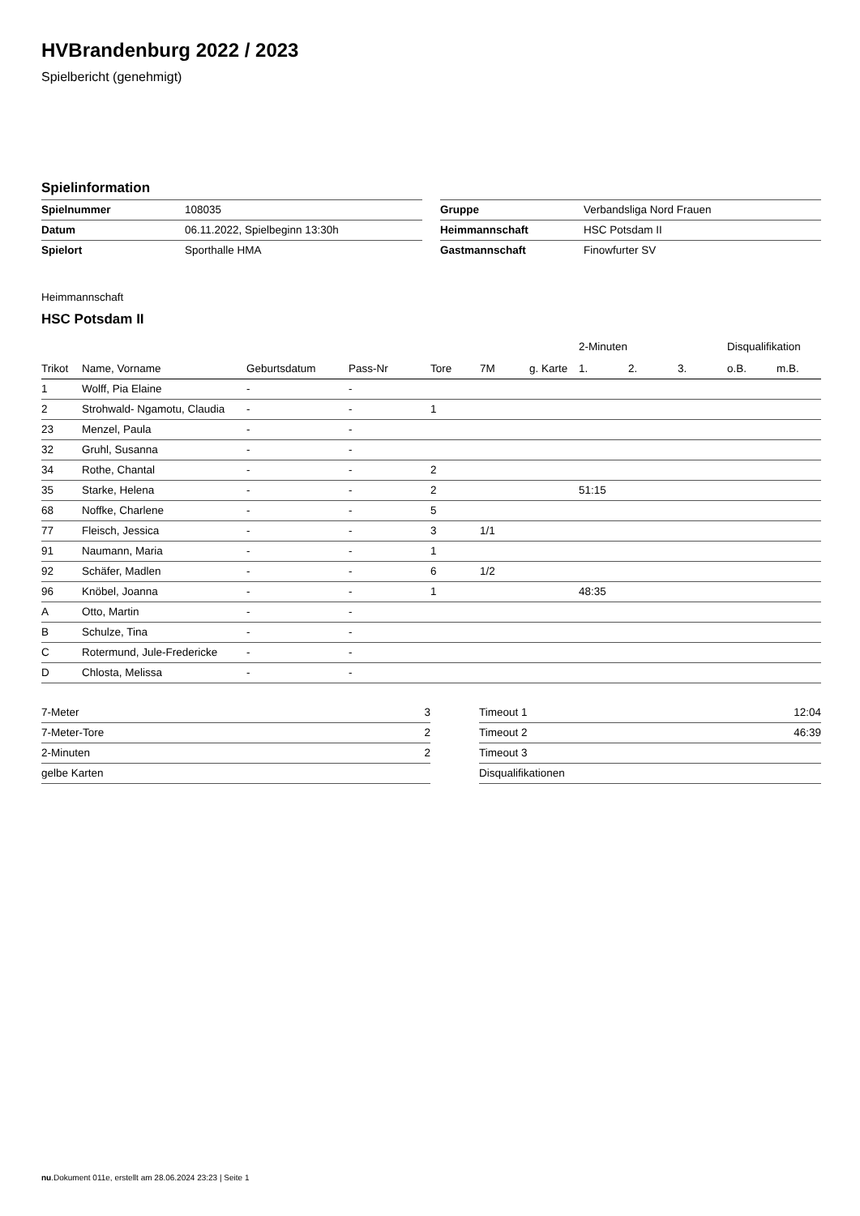HVBrandenburg 2022 / 2023
Spielbericht (genehmigt)
Spielinformation
| Spielnummer | 108035 |
| Datum | 06.11.2022, Spielbeginn 13:30h |
| Spielort | Sporthalle HMA |
| Gruppe | Verbandsliga Nord Frauen |
| Heimmannschaft | HSC Potsdam II |
| Gastmannschaft | Finowfurter SV |
Heimmannschaft
HSC Potsdam II
| | | | | | | | 2-Minuten | | | Disqualifikation | |
| --- | --- | --- | --- | --- | --- | --- | --- | --- | --- | --- | --- |
| Trikot | Name, Vorname | Geburtsdatum | Pass-Nr | Tore | 7M | g. Karte | 1. | 2. | 3. | o.B. | m.B. |
| 1 | Wolff, Pia Elaine | - | - | | | | | | | | |
| 2 | Strohwald- Ngamotu, Claudia | - | - | 1 | | | | | | | |
| 23 | Menzel, Paula | - | - | | | | | | | | |
| 32 | Gruhl, Susanna | - | - | | | | | | | | |
| 34 | Rothe, Chantal | - | - | 2 | | | | | | | |
| 35 | Starke, Helena | - | - | 2 | | | 51:15 | | | | |
| 68 | Noffke, Charlene | - | - | 5 | | | | | | | |
| 77 | Fleisch, Jessica | - | - | 3 | 1/1 | | | | | | |
| 91 | Naumann, Maria | - | - | 1 | | | | | | | |
| 92 | Schäfer, Madlen | - | - | 6 | 1/2 | | | | | | |
| 96 | Knöbel, Joanna | - | - | 1 | | | 48:35 | | | | |
| A | Otto, Martin | - | - | | | | | | | | |
| B | Schulze, Tina | - | - | | | | | | | | |
| C | Rotermund, Jule-Fredericke | - | - | | | | | | | | |
| D | Chlosta, Melissa | - | - | | | | | | | | |
| 7-Meter | 3 |
| 7-Meter-Tore | 2 |
| 2-Minuten | 2 |
| gelbe Karten | |
| Timeout 1 | 12:04 |
| Timeout 2 | 46:39 |
| Timeout 3 | |
| Disqualifikationen | |
nu.Dokument 011e, erstellt am 28.06.2024 23:23 | Seite 1